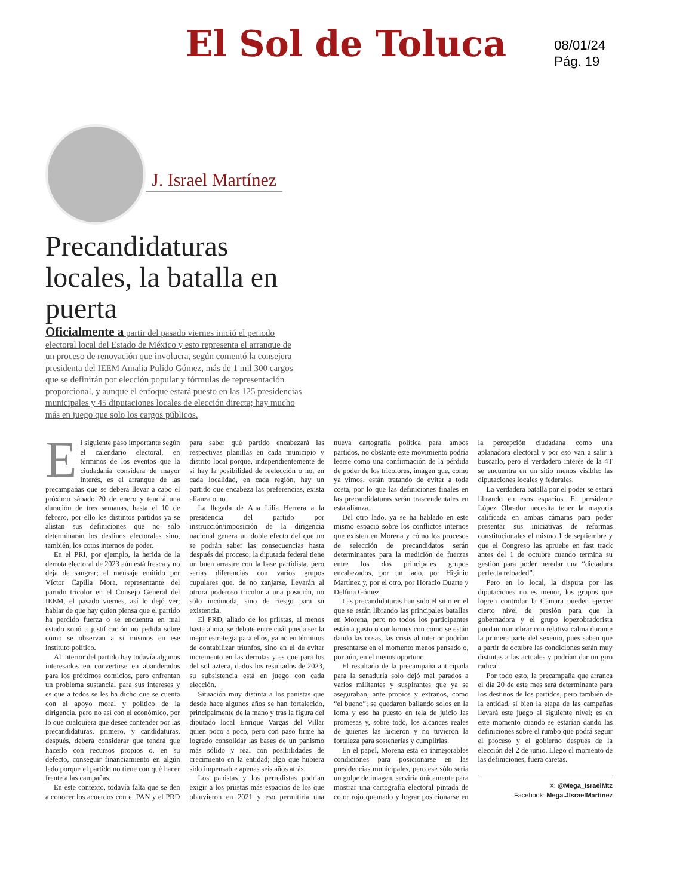El Sol de Toluca
08/01/24
Pág. 19
J. Israel Martínez
Precandidaturas locales, la batalla en puerta
Oficialmente a partir del pasado viernes inició el periodo electoral local del Estado de México y esto representa el arranque de un proceso de renovación que involucra, según comentó la consejera presidenta del IEEM Amalia Pulido Gómez, más de 1 mil 300 cargos que se definirán por elección popular y fórmulas de representación proporcional, y aunque el enfoque estará puesto en las 125 presidencias municipales y 45 diputaciones locales de elección directa; hay mucho más en juego que solo los cargos públicos.
El siguiente paso importante según el calendario electoral, en términos de los eventos que la ciudadanía considera de mayor interés, es el arranque de las precampañas que se deberá llevar a cabo el próximo sábado 20 de enero y tendrá una duración de tres semanas, hasta el 10 de febrero, por ello los distintos partidos ya se alistan sus definiciones que no sólo determinarán los destinos electorales sino, también, los cotos internos de poder.
En el PRI, por ejemplo, la herida de la derrota electoral de 2023 aún está fresca y no deja de sangrar; el mensaje emitido por Víctor Capilla Mora, representante del partido tricolor en el Consejo General del IEEM, el pasado viernes, así lo dejó ver; hablar de que hay quien piensa que el partido ha perdido fuerza o se encuentra en mal estado sonó a justificación no pedida sobre cómo se observan a sí mismos en ese instituto político.
Al interior del partido hay todavía algunos interesados en convertirse en abanderados para los próximos comicios, pero enfrentan un problema sustancial para sus intereses y es que a todos se les ha dicho que se cuenta con el apoyo moral y político de la dirigencia, pero no así con el económico, por lo que cualquiera que desee contender por las precandidaturas, primero, y candidaturas, después, deberá considerar que tendrá que hacerlo con recursos propios o, en su defecto, conseguir financiamiento en algún lado porque el partido no tiene con qué hacer frente a las campañas.
En este contexto, todavía falta que se den a conocer los acuerdos con el PAN y el PRD para saber qué partido encabezará las respectivas planillas en cada municipio y distrito local porque, independientemente de si hay la posibilidad de reelección o no, en cada localidad, en cada región, hay un partido que encabeza las preferencias, exista alianza o no.
La llegada de Ana Lilia Herrera a la presidencia del partido por instrucción/imposición de la dirigencia nacional genera un doble efecto del que no se podrán saber las consecuencias hasta después del proceso; la diputada federal tiene un buen arrastre con la base partidista, pero serias diferencias con varios grupos cupulares que, de no zanjarse, llevarán al otrora poderoso tricolor a una posición, no sólo incómoda, sino de riesgo para su existencia.
El PRD, aliado de los priistas, al menos hasta ahora, se debate entre cuál pueda ser la mejor estrategia para ellos, ya no en términos de contabilizar triunfos, sino en el de evitar incremento en las derrotas y es que para los del sol azteca, dados los resultados de 2023, su subsistencia está en juego con cada elección.
Situación muy distinta a los panistas que desde hace algunos años se han fortalecido, principalmente de la mano y tras la figura del diputado local Enrique Vargas del Villar quien poco a poco, pero con paso firme ha logrado consolidar las bases de un panismo más sólido y real con posibilidades de crecimiento en la entidad; algo que hubiera sido impensable apenas seis años atrás.
Los panistas y los perredistas podrían exigir a los priistas más espacios de los que obtuvieron en 2021 y eso permitiría una nueva cartografía política para ambos partidos, no obstante este movimiento podría leerse como una confirmación de la pérdida de poder de los tricolores, imagen que, como ya vimos, están tratando de evitar a toda costa, por lo que las definiciones finales en las precandidaturas serán trascendentales en esta alianza.
Del otro lado, ya se ha hablado en este mismo espacio sobre los conflictos internos que existen en Morena y cómo los procesos de selección de precandidatos serán determinantes para la medición de fuerzas entre los dos principales grupos encabezados, por un lado, por Higinio Martínez y, por el otro, por Horacio Duarte y Delfina Gómez.
Las precandidaturas han sido el sitio en el que se están librando las principales batallas en Morena, pero no todos los participantes están a gusto o conformes con cómo se están dando las cosas, las crisis al interior podrían presentarse en el momento menos pensado o, por aún, en el menos oportuno.
El resultado de la precampaña anticipada para la senaduría solo dejó mal parados a varios militantes y suspirantes que ya se aseguraban, ante propios y extraños, como “el bueno”; se quedaron bailando solos en la loma y eso ha puesto en tela de juicio las promesas y, sobre todo, los alcances reales de quienes las hicieron y no tuvieron la fortaleza para sostenerlas y cumplirlas.
En el papel, Morena está en inmejorables condiciones para posicionarse en las presidencias municipales, pero ese sólo sería un golpe de imagen, serviría únicamente para mostrar una cartografía electoral pintada de color rojo quemado y lograr posicionarse en la percepción ciudadana como una aplanadora electoral y por eso van a salir a buscarlo, pero el verdadero interés de la 4T se encuentra en un sitio menos visible: las diputaciones locales y federales.
La verdadera batalla por el poder se estará librando en esos espacios. El presidente López Obrador necesita tener la mayoría calificada en ambas cámaras para poder presentar sus iniciativas de reformas constitucionales el mismo 1 de septiembre y que el Congreso las apruebe en fast track antes del 1 de octubre cuando termina su gestión para poder heredar una “dictadura perfecta reloaded”.
Pero en lo local, la disputa por las diputaciones no es menor, los grupos que logren controlar la Cámara pueden ejercer cierto nivel de presión para que la gobernadora y el grupo lopezobradorista puedan maniobrar con relativa calma durante la primera parte del sexenio, pues saben que a partir de octubre las condiciones serán muy distintas a las actuales y podrían dar un giro radical.
Por todo esto, la precampaña que arranca el día 20 de este mes será determinante para los destinos de los partidos, pero también de la entidad, si bien la etapa de las campañas llevará este juego al siguiente nivel; es en este momento cuando se estarían dando las definiciones sobre el rumbo que podrá seguir el proceso y el gobierno después de la elección del 2 de junio. Llegó el momento de las definiciones, fuera caretas.
X: @Mega_IsraelMtz
Facebook: Mega.JIsraelMartinez